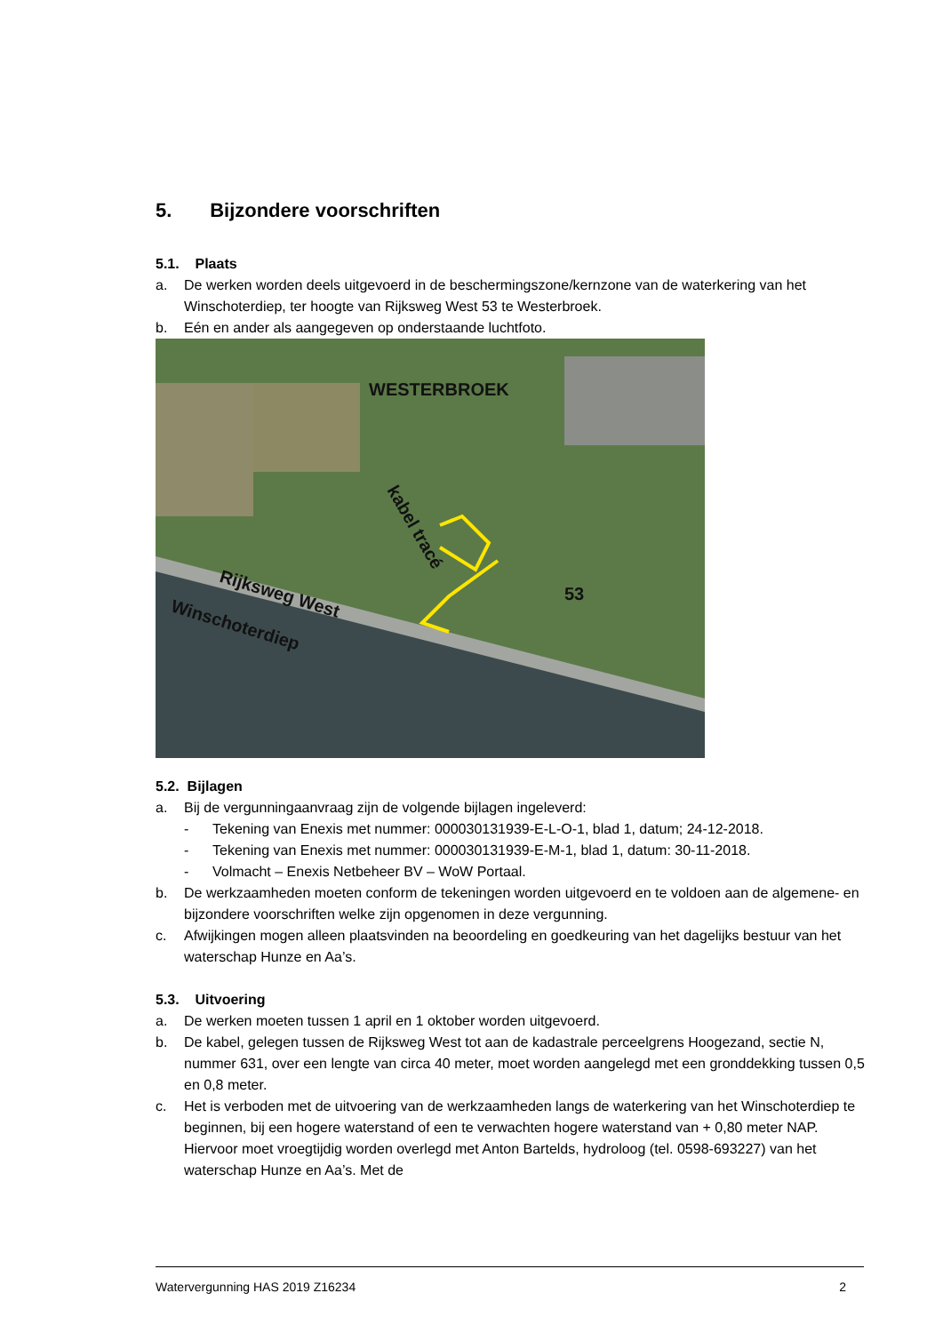5. Bijzondere voorschriften
5.1. Plaats
a. De werken worden deels uitgevoerd in de beschermingszone/kernzone van de waterkering van het Winschoterdiep, ter hoogte van Rijksweg West 53 te Westerbroek.
b. Eén en ander als aangegeven op onderstaande luchtfoto.
WESTERBROEK
kabel tracé
Rijksweg West
Winschoterdiep
53
5.2. Bijlagen
a. Bij de vergunningaanvraag zijn de volgende bijlagen ingeleverd:
- Tekening van Enexis met nummer: 000030131939-E-L-O-1, blad 1, datum; 24-12-2018.
- Tekening van Enexis met nummer: 000030131939-E-M-1, blad 1, datum: 30-11-2018.
- Volmacht – Enexis Netbeheer BV – WoW Portaal.
b. De werkzaamheden moeten conform de tekeningen worden uitgevoerd en te voldoen aan de algemene- en bijzondere voorschriften welke zijn opgenomen in deze vergunning.
c. Afwijkingen mogen alleen plaatsvinden na beoordeling en goedkeuring van het dagelijks bestuur van het waterschap Hunze en Aa’s.
5.3. Uitvoering
a. De werken moeten tussen 1 april en 1 oktober worden uitgevoerd.
b. De kabel, gelegen tussen de Rijksweg West tot aan de kadastrale perceelgrens Hoogezand, sectie N, nummer 631, over een lengte van circa 40 meter, moet worden aangelegd met een gronddekking tussen 0,5 en 0,8 meter.
c. Het is verboden met de uitvoering van de werkzaamheden langs de waterkering van het Winschoterdiep te beginnen, bij een hogere waterstand of een te verwachten hogere waterstand van + 0,80 meter NAP. Hiervoor moet vroegtijdig worden overlegd met Anton Bartelds, hydroloog (tel. 0598-693227) van het waterschap Hunze en Aa’s. Met de
Watervergunning HAS 2019 Z16234 2